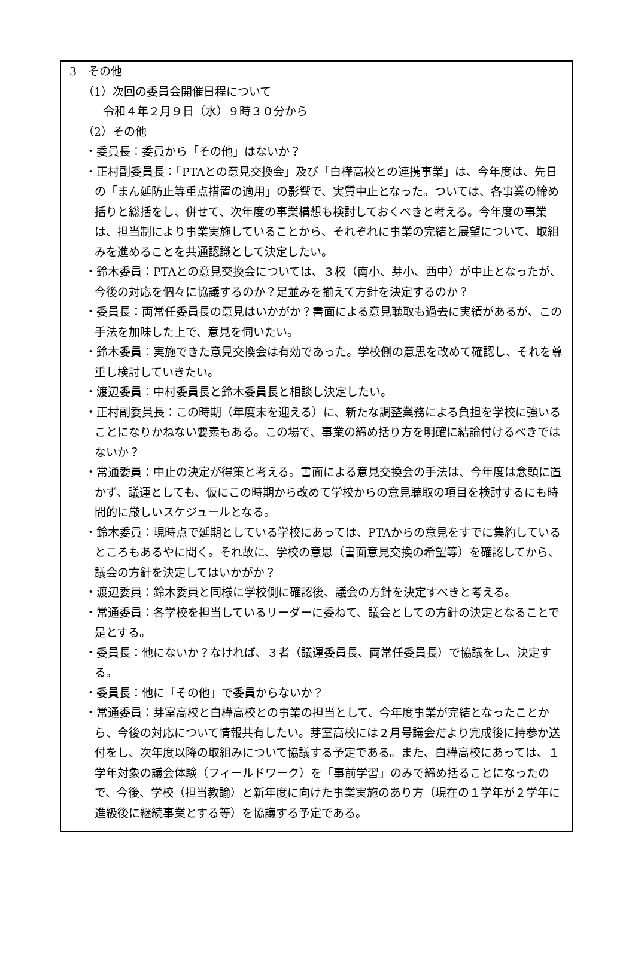3　その他
（1）次回の委員会開催日程について
令和４年２月９日（水）９時３０分から
（2）その他
・委員長：委員から「その他」はないか？
・正村副委員長：「PTAとの意見交換会」及び「白樺高校との連携事業」は、今年度は、先日の「まん延防止等重点措置の適用」の影響で、実質中止となった。ついては、各事業の締め括りと総括をし、併せて、次年度の事業構想も検討しておくべきと考える。今年度の事業は、担当制により事業実施していることから、それぞれに事業の完結と展望について、取組みを進めることを共通認識として決定したい。
・鈴木委員：PTAとの意見交換会については、３校（南小、芽小、西中）が中止となったが、今後の対応を個々に協議するのか？足並みを揃えて方針を決定するのか？
・委員長：両常任委員長の意見はいかがか？書面による意見聴取も過去に実績があるが、この手法を加味した上で、意見を伺いたい。
・鈴木委員：実施できた意見交換会は有効であった。学校側の意思を改めて確認し、それを尊重し検討していきたい。
・渡辺委員：中村委員長と鈴木委員長と相談し決定したい。
・正村副委員長：この時期（年度末を迎える）に、新たな調整業務による負担を学校に強いることになりかねない要素もある。この場で、事業の締め括り方を明確に結論付けるべきではないか？
・常通委員：中止の決定が得策と考える。書面による意見交換会の手法は、今年度は念頭に置かず、議運としても、仮にこの時期から改めて学校からの意見聴取の項目を検討するにも時間的に厳しいスケジュールとなる。
・鈴木委員：現時点で延期としている学校にあっては、PTAからの意見をすでに集約しているところもあるやに聞く。それ故に、学校の意思（書面意見交換の希望等）を確認してから、議会の方針を決定してはいかがか？
・渡辺委員：鈴木委員と同様に学校側に確認後、議会の方針を決定すべきと考える。
・常通委員：各学校を担当しているリーダーに委ねて、議会としての方針の決定となることで是とする。
・委員長：他にないか？なければ、３者（議運委員長、両常任委員長）で協議をし、決定する。
・委員長：他に「その他」で委員からないか？
・常通委員：芽室高校と白樺高校との事業の担当として、今年度事業が完結となったことから、今後の対応について情報共有したい。芽室高校には２月号議会だより完成後に持参か送付をし、次年度以降の取組みについて協議する予定である。また、白樺高校にあっては、１学年対象の議会体験（フィールドワーク）を「事前学習」のみで締め括ることになったので、今後、学校（担当教諭）と新年度に向けた事業実施のあり方（現在の１学年が２学年に進級後に継続事業とする等）を協議する予定である。